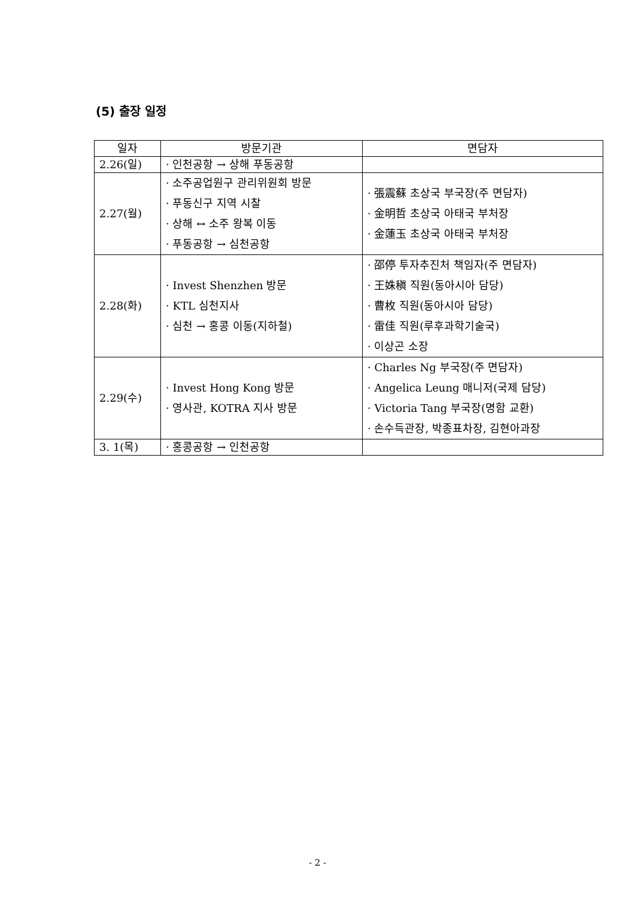(5) 출장 일정
| 일자 | 방문기관 | 면담자 |
| --- | --- | --- |
| 2.26(일) | · 인천공항 → 상해 푸동공항 | |
| 2.27(월) | · 소주공업원구 관리위원회 방문 · 푸동신구 지역 시찰 · 상해 ↔ 소주 왕복 이동 · 푸동공항 → 심천공항 | · 張震蘇 초상국 부국장(주 면담자) · 金明哲 초상국 아태국 부처장 · 金蓮玉 초상국 아태국 부처장 |
| 2.28(화) | · Invest Shenzhen 방문 · KTL 심천지사 · 심천 → 홍콩 이동(지하철) | · 邵停 투자추진처 책임자(주 면담자) · 王姝稹 직원(동아시아 담당) · 曹枚 직원(동아시아 담당) · 雷佳 직원(루후과학기술국) · 이상곤 소장 |
| 2.29(수) | · Invest Hong Kong 방문 · 영사관, KOTRA 지사 방문 | · Charles Ng 부국장(주 면담자) · Angelica Leung 매니저(국제 담당) · Victoria Tang 부국장(명함 교환) · 손수득관장, 박종표차장, 김현아과장 |
| 3. 1(목) | · 홍콩공항 → 인천공항 | |
- 2 -